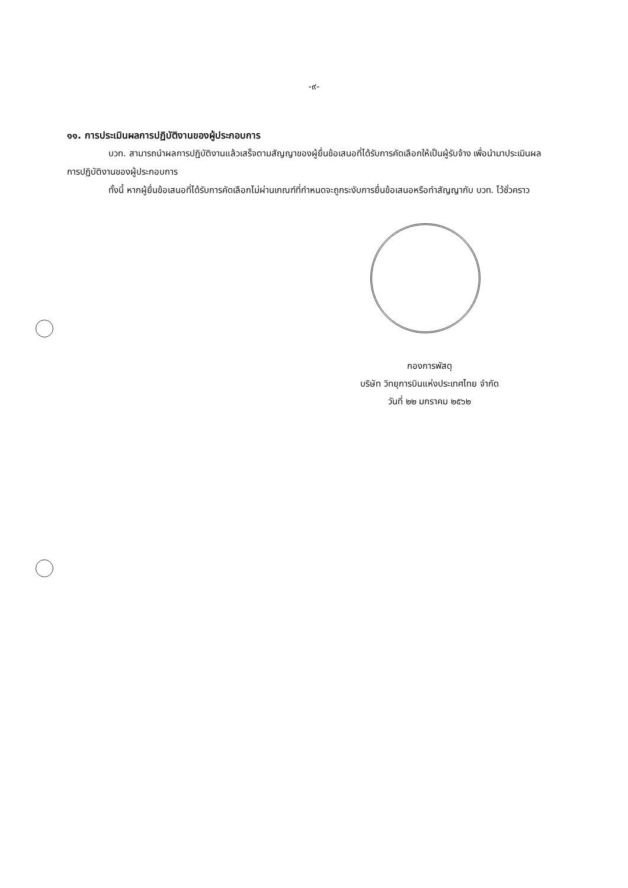-๙-
๑๑. การประเมินผลการปฏิบัติงานของผู้ประกอบการ
บวท. สามารถนำผลการปฏิบัติงานแล้วเสร็จตามสัญญาของผู้ยื่นข้อเสนอที่ได้รับการคัดเลือกให้เป็นผู้รับจ้าง เพื่อนำมาประเมินผลการปฏิบัติงานของผู้ประกอบการ
ทั้งนี้ หากผู้ยื่นข้อเสนอที่ได้รับการคัดเลือกไม่ผ่านเกณฑ์ที่กำหนดจะถูกระงับการยื่นข้อเสนอหรือทำสัญญากับ บวท. ไว้ชั่วคราว
กองการพัสดุ
บริษัท วิทยุการบินแห่งประเทศไทย จำกัด
วันที่ ๒๒ มกราคม ๒๕๖๒